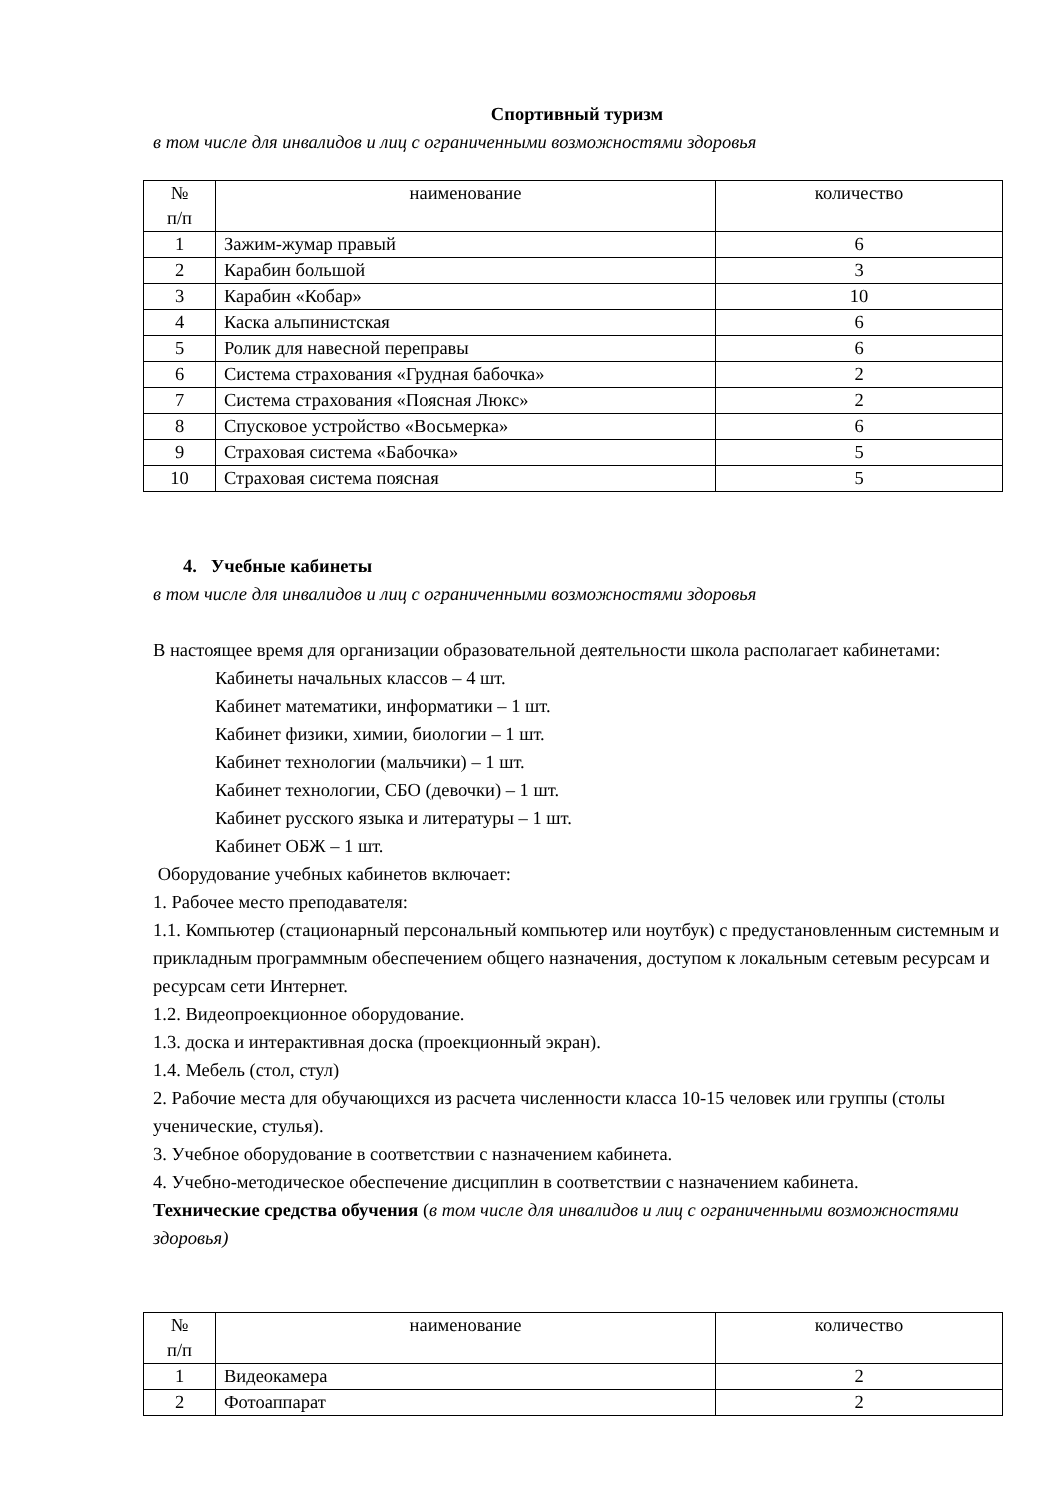Спортивный туризм
в том числе для инвалидов и лиц с ограниченными возможностями здоровья
| № п/п | наименование | количество |
| 1 | Зажим-жумар правый | 6 |
| 2 | Карабин большой | 3 |
| 3 | Карабин «Кобар» | 10 |
| 4 | Каска альпинистская | 6 |
| 5 | Ролик для навесной переправы | 6 |
| 6 | Система страхования «Грудная бабочка» | 2 |
| 7 | Система страхования «Поясная Люкс» | 2 |
| 8 | Спусковое устройство «Восьмерка» | 6 |
| 9 | Страховая система «Бабочка» | 5 |
| 10 | Страховая система поясная | 5 |
4. Учебные кабинеты
в том числе для инвалидов и лиц с ограниченными возможностями здоровья
В настоящее время для организации образовательной деятельности школа располагает кабинетами:
Кабинеты начальных классов – 4 шт.
Кабинет математики, информатики – 1 шт.
Кабинет физики, химии, биологии – 1 шт.
Кабинет технологии (мальчики) – 1 шт.
Кабинет технологии, СБО (девочки) – 1 шт.
Кабинет русского языка и литературы – 1 шт.
Кабинет ОБЖ – 1 шт.
Оборудование учебных кабинетов включает:
1. Рабочее место преподавателя:
1.1. Компьютер (стационарный персональный компьютер или ноутбук) с предустановленным системным и прикладным программным обеспечением общего назначения, доступом к локальным сетевым ресурсам и ресурсам сети Интернет.
1.2. Видеопроекционное оборудование.
1.3. доска и интерактивная доска (проекционный экран).
1.4. Мебель (стол, стул)
2. Рабочие места для обучающихся из расчета численности класса 10-15 человек или группы (столы ученические, стулья).
3. Учебное оборудование в соответствии с назначением кабинета.
4. Учебно-методическое обеспечение дисциплин в соответствии с назначением кабинета.
Технические средства обучения (в том числе для инвалидов и лиц с ограниченными возможностями здоровья)
| № п/п | наименование | количество |
| 1 | Видеокамера | 2 |
| 2 | Фотоаппарат | 2 |